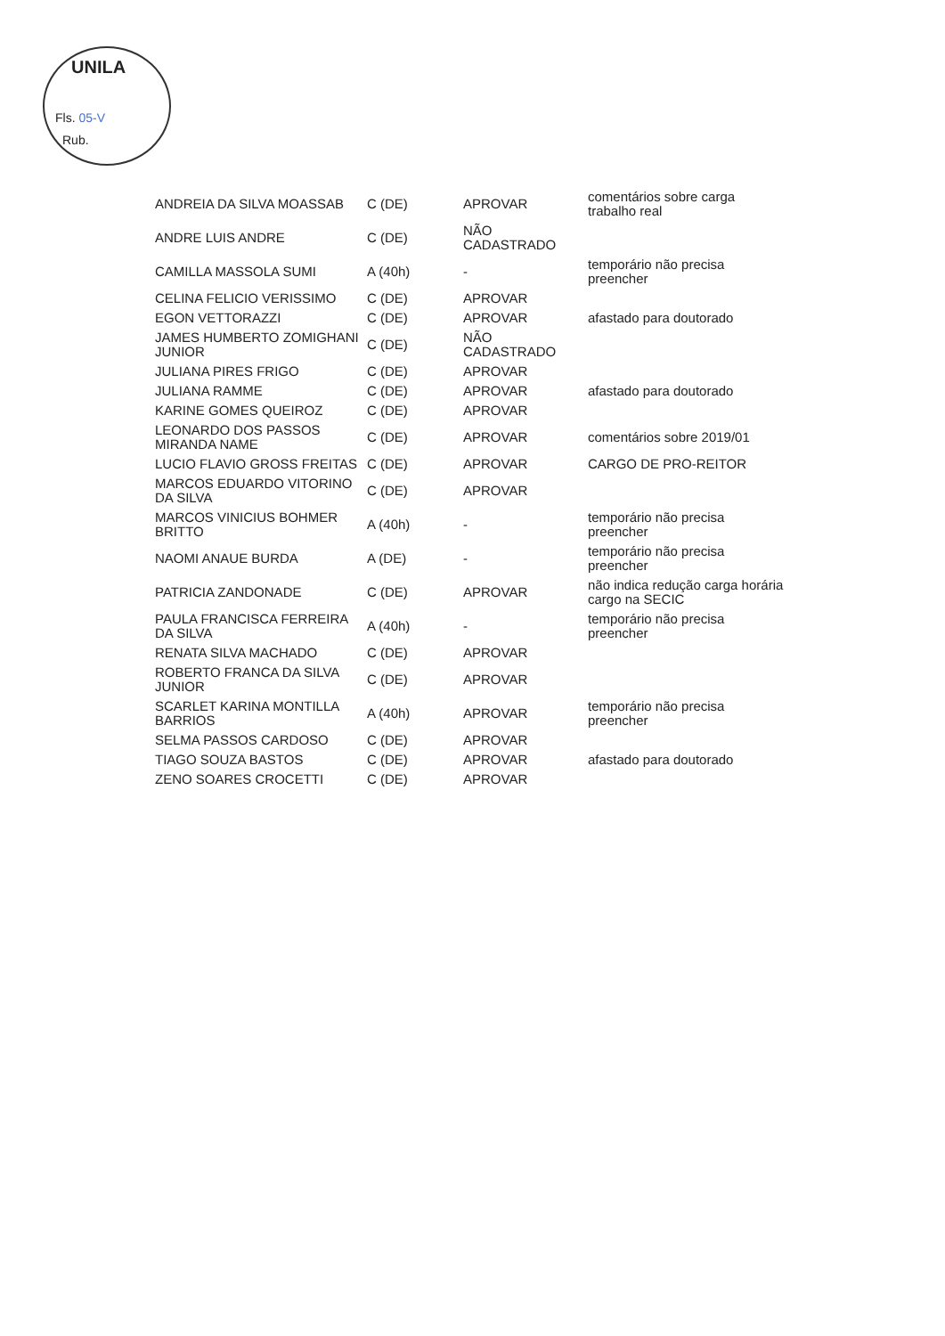UNILA
Fls. 05-V
Rub.
| ANDREIA DA SILVA MOASSAB | C (DE) | APROVAR | comentários sobre carga trabalho real |
| ANDRE LUIS ANDRE | C (DE) | NÃO CADASTRADO | |
| CAMILLA MASSOLA SUMI | A (40h) | - | temporário não precisa preencher |
| CELINA FELICIO VERISSIMO | C (DE) | APROVAR | |
| EGON VETTORAZZI | C (DE) | APROVAR | afastado para doutorado |
| JAMES HUMBERTO ZOMIGHANI JUNIOR | C (DE) | NÃO CADASTRADO | |
| JULIANA PIRES FRIGO | C (DE) | APROVAR | |
| JULIANA RAMME | C (DE) | APROVAR | afastado para doutorado |
| KARINE GOMES QUEIROZ | C (DE) | APROVAR | |
| LEONARDO DOS PASSOS MIRANDA NAME | C (DE) | APROVAR | comentários sobre 2019/01 |
| LUCIO FLAVIO GROSS FREITAS | C (DE) | APROVAR | CARGO DE PRO-REITOR |
| MARCOS EDUARDO VITORINO DA SILVA | C (DE) | APROVAR | |
| MARCOS VINICIUS BOHMER BRITTO | A (40h) | - | temporário não precisa preencher |
| NAOMI ANAUE BURDA | A (DE) | - | temporário não precisa preencher |
| PATRICIA ZANDONADE | C (DE) | APROVAR | não indica redução carga horária cargo na SECIC |
| PAULA FRANCISCA FERREIRA DA SILVA | A (40h) | - | temporário não precisa preencher |
| RENATA SILVA MACHADO | C (DE) | APROVAR | |
| ROBERTO FRANCA DA SILVA JUNIOR | C (DE) | APROVAR | |
| SCARLET KARINA MONTILLA BARRIOS | A (40h) | APROVAR | temporário não precisa preencher |
| SELMA PASSOS CARDOSO | C (DE) | APROVAR | |
| TIAGO SOUZA BASTOS | C (DE) | APROVAR | afastado para doutorado |
| ZENO SOARES CROCETTI | C (DE) | APROVAR | |